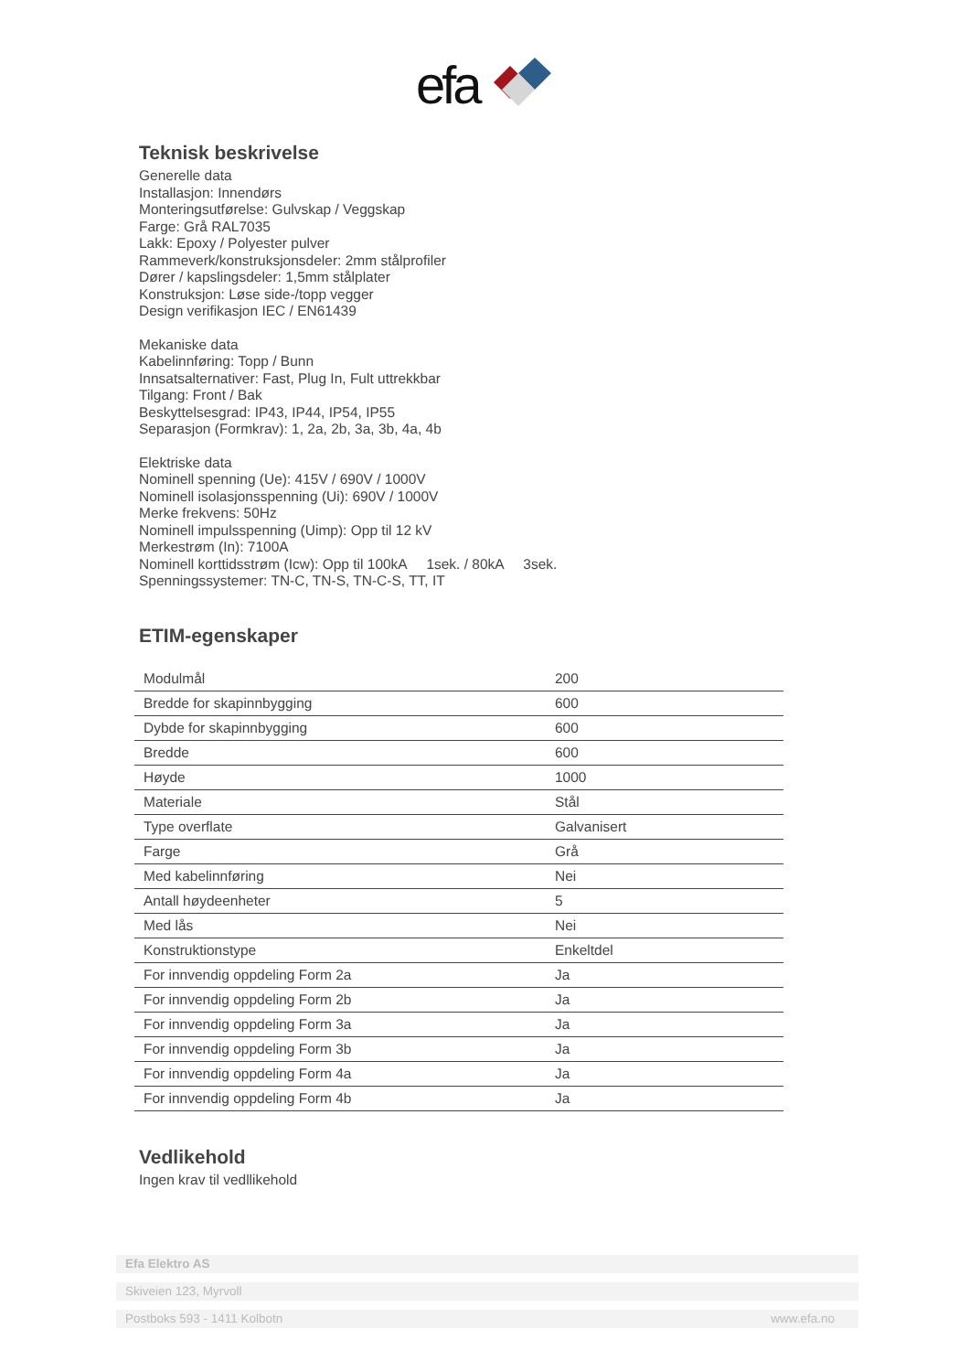efa
Teknisk beskrivelse
Generelle data
Installasjon: Innendørs
Monteringsutførelse: Gulvskap / Veggskap
Farge: Grå RAL7035
Lakk: Epoxy / Polyester pulver
Rammeverk/konstruksjonsdeler: 2mm stålprofiler
Dører / kapslingsdeler: 1,5mm stålplater
Konstruksjon: Løse side-/topp vegger
Design verifikasjon IEC / EN61439
Mekaniske data
Kabelinnføring: Topp / Bunn
Innsatsalternativer: Fast, Plug In, Fult uttrekkbar
Tilgang: Front / Bak
Beskyttelsesgrad: IP43, IP44, IP54, IP55
Separasjon (Formkrav): 1, 2a, 2b, 3a, 3b, 4a, 4b
Elektriske data
Nominell spenning (Ue): 415V / 690V / 1000V
Nominell isolasjonsspenning (Ui): 690V / 1000V
Merke frekvens: 50Hz
Nominell impulsspenning (Uimp): Opp til 12 kV
Merkestrøm (In): 7100A
Nominell korttidsstrøm (Icw): Opp til 100kA 1sek. / 80kA 3sek.
Spenningssystemer: TN-C, TN-S, TN-C-S, TT, IT
ETIM-egenskaper
| Modulmål | 200 |
| Bredde for skapinnbygging | 600 |
| Dybde for skapinnbygging | 600 |
| Bredde | 600 |
| Høyde | 1000 |
| Materiale | Stål |
| Type overflate | Galvanisert |
| Farge | Grå |
| Med kabelinnføring | Nei |
| Antall høydeenheter | 5 |
| Med lås | Nei |
| Konstruktionstype | Enkeltdel |
| For innvendig oppdeling Form 2a | Ja |
| For innvendig oppdeling Form 2b | Ja |
| For innvendig oppdeling Form 3a | Ja |
| For innvendig oppdeling Form 3b | Ja |
| For innvendig oppdeling Form 4a | Ja |
| For innvendig oppdeling Form 4b | Ja |
Vedlikehold
Ingen krav til vedllikehold
Efa Elektro AS
Skiveien 123, Myrvoll
Postboks 593 - 1411 Kolbotn www.efa.no